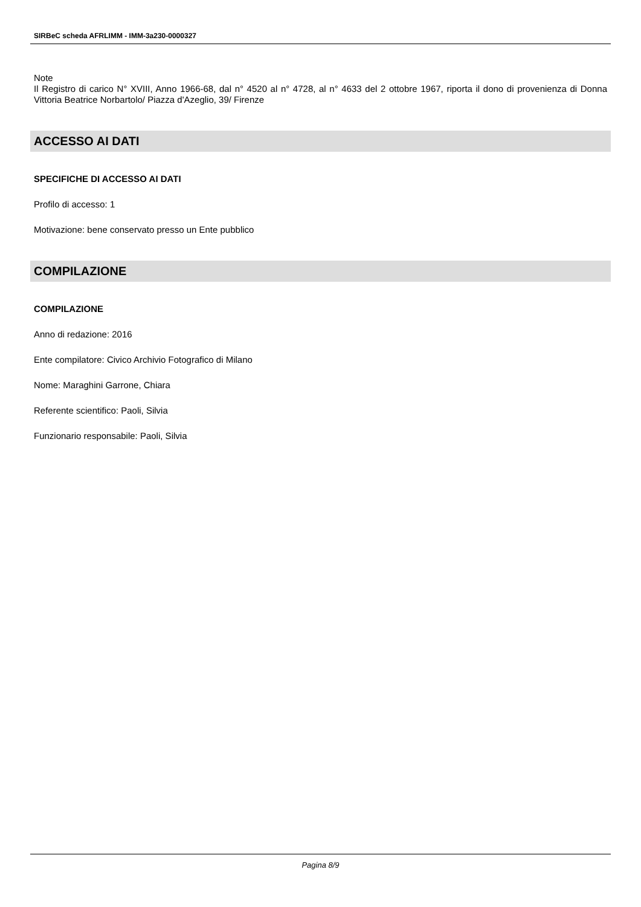SIRBeC scheda AFRLIMM - IMM-3a230-0000327
Note
Il Registro di carico N° XVIII, Anno 1966-68, dal n° 4520 al n° 4728, al n° 4633 del 2 ottobre 1967, riporta il dono di provenienza di Donna Vittoria Beatrice Norbartolo/ Piazza d'Azeglio, 39/ Firenze
ACCESSO AI DATI
SPECIFICHE DI ACCESSO AI DATI
Profilo di accesso: 1
Motivazione: bene conservato presso un Ente pubblico
COMPILAZIONE
COMPILAZIONE
Anno di redazione: 2016
Ente compilatore: Civico Archivio Fotografico di Milano
Nome: Maraghini Garrone, Chiara
Referente scientifico: Paoli, Silvia
Funzionario responsabile: Paoli, Silvia
Pagina 8/9